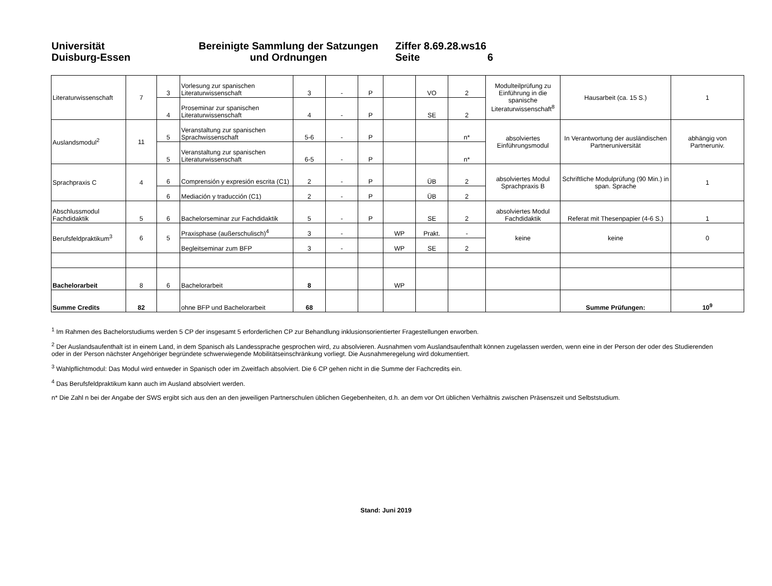Universität
Duisburg-Essen
Bereinigte Sammlung der Satzungen
und Ordnungen
Ziffer 8.69.28.ws16
Seite 6
| Literaturwissenschaft | 7 | 3 | Vorlesung zur spanischen Literaturwissenschaft | 3 | - | P | | VO | 2 | Modulteilprüfung zu Einführung in die spanische Literaturwissenschaft<sup>8</sup> | Hausarbeit (ca. 15 S.) | 1 |
| | | 4 | Proseminar zur spanischen Literaturwissenschaft | 4 | - | P | | SE | 2 | | | |
| Auslandsmodul<sup>2</sup> | 11 | 5 | Veranstaltung zur spanischen Sprachwissenschaft | 5-6 | - | P | | | n* | absolviertes Einführungsmodul | In Verantwortung der ausländischen Partneruniversität | abhängig von Partneruniv. |
| | | 5 | Veranstaltung zur spanischen Literaturwissenschaft | 6-5 | - | P | | | n* | | | |
| Sprachpraxis C | 4 | 6 | Comprensión y expresión escrita (C1) | 2 | - | P | | ÜB | 2 | absolviertes Modul Sprachpraxis B | Schriftliche Modulprüfung (90 Min.) in span. Sprache | 1 |
| | | 6 | Mediación y traducción (C1) | 2 | - | P | | ÜB | 2 | | | |
| Abschlussmodul Fachdidaktik | 5 | 6 | Bachelorseminar zur Fachdidaktik | 5 | - | P | | SE | 2 | absolviertes Modul Fachdidaktik | Referat mit Thesenpapier (4-6 S.) | 1 |
| Berufsfeldpraktikum<sup>3</sup> | 6 | 5 | Praxisphase (außerschulisch)<sup>4</sup> | 3 | - | | WP | Prakt. | - | keine | keine | 0 |
| | | | Begleitseminar zum BFP | 3 | - | | WP | SE | 2 | | | |
| Bachelorarbeit | 8 | 6 | Bachelorarbeit | 8 | | | WP | | | | | |
| Summe Credits | 82 | | ohne BFP und Bachelorarbeit | 68 | | | | | | | Summe Prüfungen: | 10<sup>9</sup> |
<sup>1</sup> Im Rahmen des Bachelorstudiums werden 5 CP der insgesamt 5 erforderlichen CP zur Behandlung inklusionsorientierter Fragestellungen erworben.
<sup>2</sup> Der Auslandsaufenthalt ist in einem Land, in dem Spanisch als Landessprache gesprochen wird, zu absolvieren. Ausnahmen vom Auslandsaufenthalt können zugelassen werden, wenn eine in der Person der oder des Studierenden oder in der Person nächster Angehöriger begründete schwerwiegende Mobilitätseinschränkung vorliegt. Die Ausnahmeregelung wird dokumentiert.
<sup>3</sup> Wahlpflichtmodul: Das Modul wird entweder in Spanisch oder im Zweitfach absolviert. Die 6 CP gehen nicht in die Summe der Fachcredits ein.
<sup>4</sup> Das Berufsfeldpraktikum kann auch im Ausland absolviert werden.
n* Die Zahl n bei der Angabe der SWS ergibt sich aus den an den jeweiligen Partnerschulen üblichen Gegebenheiten, d.h. an dem vor Ort üblichen Verhältnis zwischen Präsenszeit und Selbststudium.
Stand: Juni 2019